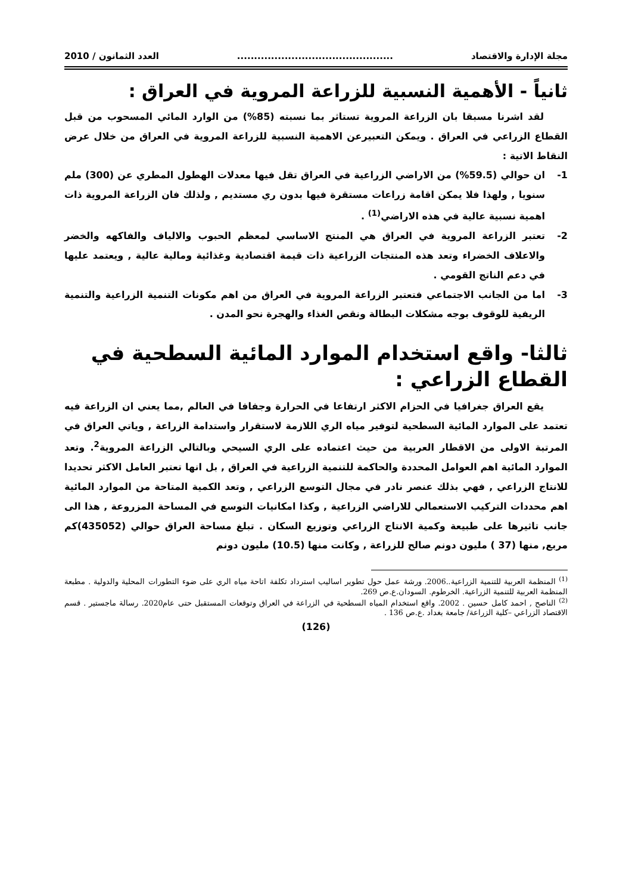مجلة الإدارة والاقتصاد.............................................. العدد الثمانون / 2010
ثانياً - الأهمية النسبية للزراعة المروية في العراق :
لقد اشرنا مسبقا بان الزراعة المروية تستاثر بما نسبته (85%) من الوارد المائي المسحوب من قبل القطاع الزراعي في العراق . ويمكن التعبيرعن الاهمية النسبية للزراعة المروية في العراق من خلال عرض النقاط الاتية :
1- ان حوالي (59.5%) من الاراضي الزراعية في العراق تقل فيها معدلات الهطول المطري عن (300) ملم سنويا , ولهذا فلا يمكن اقامة زراعات مستقرة فيها بدون ري مستديم , ولذلك فان الزراعة المروية ذات اهمية نسبية عالية في هذه الاراضي<sup>(1)</sup> .
2- تعتبر الزراعة المروية في العراق هي المنتج الاساسي لمعظم الحبوب والالياف والفاكهه والخضر والاعلاف الخضراء وتعد هذه المنتجات الزراعية ذات قيمة اقتصادية وغذائية ومالية عالية , ويعتمد عليها في دعم الناتج القومي .
3- اما من الجانب الاجتماعي فتعتبر الزراعة المروية في العراق من اهم مكونات التنمية الزراعية والتنمية الريفية للوقوف بوجه مشكلات البطالة ونقص الغذاء والهجرة نحو المدن .
ثالثا- واقع استخدام الموارد المائية السطحية في القطاع الزراعي :
يقع العراق جغرافيا في الحزام الاكثر ارتفاعا في الحرارة وجفافا في العالم ,مما يعني ان الزراعة فيه تعتمد على الموارد المائية السطحية لتوفير مياه الري اللازمة لاستقرار واستدامة الزراعة , وياتي العراق في المرتبة الاولى من الاقطار العربية من حيث اعتماده على الري السيحي وبالتالي الزراعة المروية<sup>2</sup>. وتعد الموارد المائية اهم العوامل المحددة والحاكمة للتنمية الزراعية في العراق , بل انها تعتبر العامل الاكثر تحديدا للانتاج الزراعي , فهي بذلك عنصر نادر في مجال التوسع الزراعي , وتعد الكمية المتاحة من الموارد المائية اهم محددات التركيب الاستعمالي للاراضي الزراعية , وكذا امكانيات التوسع في المساحة المزروعة , هذا الى جانب تاثيرها على طبيعة وكمية الانتاج الزراعي وتوزيع السكان . تبلغ مساحة العراق حوالي (435052)كم مربع, منها (37 ) مليون دونم صالح للزراعة , وكانت منها (10.5) مليون دونم
<sup>(1)</sup> المنظمة العربية للتنمية الزراعية..2006. ورشة عمل حول تطوير اساليب استرداد تكلفة اتاحة مياه الري على ضوء التطورات المحلية والدولية . مطبعة المنظمة العربية للتنمية الزراعية. الخرطوم. السودان.ع.ص 269.
<sup>(2)</sup> الناصح , احمد كامل حسين . 2002. واقع استخدام المياه السطحية في الزراعة في العراق وتوقعات المستقبل حتى عام2020. رسالة ماجستير . قسم الاقتصاد الزراعي –كلية الزراعة/ جامعة بغداد .ع.ص 136 .
(126)